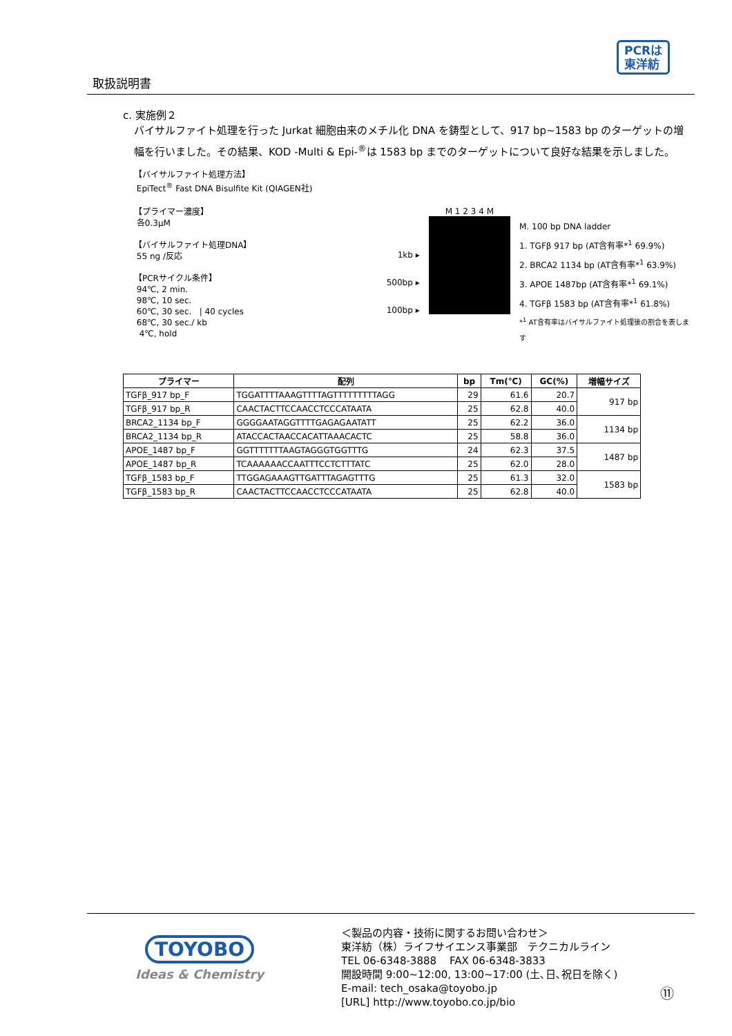取扱説明書
PCRは
東洋紡
c. 実施例２
バイサルファイト処理を行った Jurkat 細胞由来のメチル化 DNA を鋳型として、917 bp~1583 bp のターゲットの増幅を行いました。その結果、KOD -Multi & Epi-<sup>®</sup>は 1583 bp までのターゲットについて良好な結果を示しました。
【バイサルファイト処理方法】
EpiTect<sup>®</sup> Fast DNA Bisulfite Kit (QIAGEN社)
【プライマー濃度】
各0.3μM
【バイサルファイト処理DNA】
55 ng /反応
【PCRサイクル条件】
94℃, 2 min.
98℃, 10 sec.
60℃, 30 sec. | 40 cycles
68℃, 30 sec./ kb
4℃, hold
1kb ▸
500bp ▸
100bp ▸
M 1 2 3 4 M
M. 100 bp DNA ladder
1. TGFβ 917 bp (AT含有率*<sup>1</sup> 69.9%)
2. BRCA2 1134 bp (AT含有率*<sup>1</sup> 63.9%)
3. APOE 1487bp (AT含有率*<sup>1</sup> 69.1%)
4. TGFβ 1583 bp (AT含有率*<sup>1</sup> 61.8%)
*<sup>1</sup> AT含有率はバイサルファイト処理後の割合を表します
| プライマー | 配列 | bp | Tm(℃) | GC(%) | 増幅サイズ |
| --- | --- | --- | --- | --- | --- |
| TGFβ_917 bp_F | TGGATTTTAAAGTTTTAGTTTTTTTTTAGG | 29 | 61.6 | 20.7 | 917 bp |
| TGFβ_917 bp_R | CAACTACTTCCAACCTCCCATAATA | 25 | 62.8 | 40.0 | |
| BRCA2_1134 bp_F | GGGGAATAGGTTTTGAGAGAATATT | 25 | 62.2 | 36.0 | 1134 bp |
| BRCA2_1134 bp_R | ATACCACTAACCACATTAAACACTC | 25 | 58.8 | 36.0 | |
| APOE_1487 bp_F | GGTTTTTTTAAGTAGGGTGGTTTG | 24 | 62.3 | 37.5 | 1487 bp |
| APOE_1487 bp_R | TCAAAAAACCAATTTCCTCTTTATC | 25 | 62.0 | 28.0 | |
| TGFβ_1583 bp_F | TTGGAGAAAGTTGATTTAGAGTTTG | 25 | 61.3 | 32.0 | 1583 bp |
| TGFβ_1583 bp_R | CAACTACTTCCAACCTCCCATAATA | 25 | 62.8 | 40.0 | |
TOYOBO
Ideas & Chemistry
＜製品の内容・技術に関するお問い合わせ＞
東洋紡（株）ライフサイエンス事業部　テクニカルライン
TEL 06-6348-3888 FAX 06-6348-3833
開設時間 9:00~12:00, 13:00~17:00 (土､日､祝日を除く)
E-mail: tech_osaka@toyobo.jp
[URL] http://www.toyobo.co.jp/bio
⑪